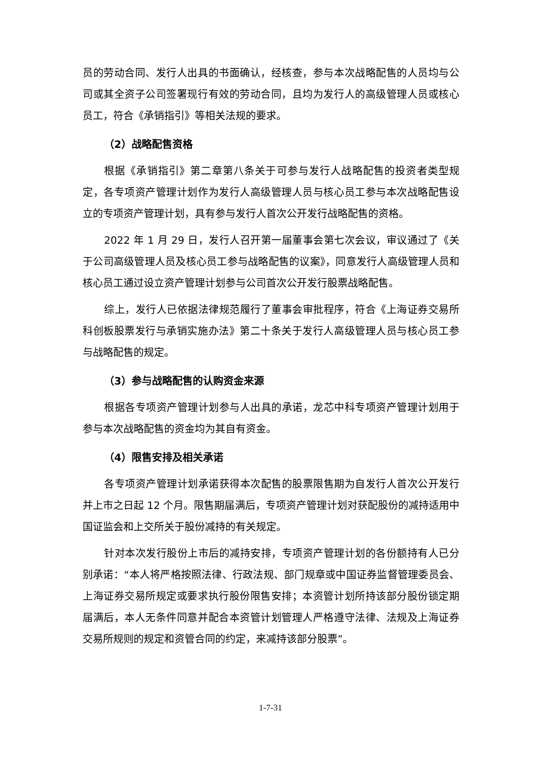员的劳动合同、发行人出具的书面确认，经核查，参与本次战略配售的人员均与公司或其全资子公司签署现行有效的劳动合同，且均为发行人的高级管理人员或核心员工，符合《承销指引》等相关法规的要求。
（2）战略配售资格
根据《承销指引》第二章第八条关于可参与发行人战略配售的投资者类型规定，各专项资产管理计划作为发行人高级管理人员与核心员工参与本次战略配售设立的专项资产管理计划，具有参与发行人首次公开发行战略配售的资格。
2022 年 1 月 29 日，发行人召开第一届董事会第七次会议，审议通过了《关于公司高级管理人员及核心员工参与战略配售的议案》，同意发行人高级管理人员和核心员工通过设立资产管理计划参与公司首次公开发行股票战略配售。
综上，发行人已依据法律规范履行了董事会审批程序，符合《上海证券交易所科创板股票发行与承销实施办法》第二十条关于发行人高级管理人员与核心员工参与战略配售的规定。
（3）参与战略配售的认购资金来源
根据各专项资产管理计划参与人出具的承诺，龙芯中科专项资产管理计划用于参与本次战略配售的资金均为其自有资金。
（4）限售安排及相关承诺
各专项资产管理计划承诺获得本次配售的股票限售期为自发行人首次公开发行并上市之日起 12 个月。限售期届满后，专项资产管理计划对获配股份的减持适用中国证监会和上交所关于股份减持的有关规定。
针对本次发行股份上市后的减持安排，专项资产管理计划的各份额持有人已分别承诺：“本人将严格按照法律、行政法规、部门规章或中国证券监督管理委员会、上海证券交易所规定或要求执行股份限售安排；本资管计划所持该部分股份锁定期届满后，本人无条件同意并配合本资管计划管理人严格遵守法律、法规及上海证券交易所规则的规定和资管合同的约定，来减持该部分股票”。
1-7-31